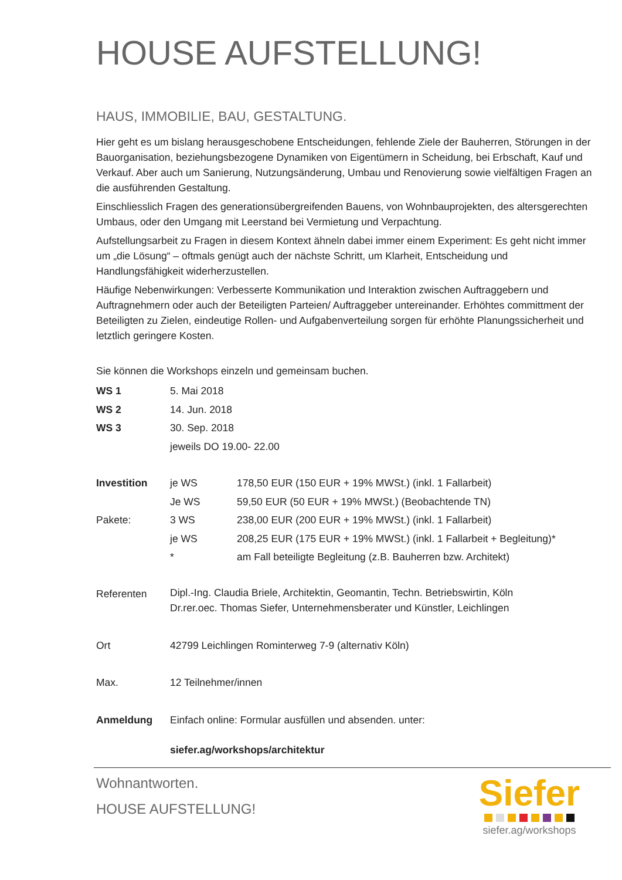HOUSE AUFSTELLUNG!
HAUS, IMMOBILIE, BAU, GESTALTUNG.
Hier geht es um bislang herausgeschobene Entscheidungen, fehlende Ziele der Bauherren, Störungen in der Bauorganisation, beziehungsbezogene Dynamiken von Eigentümern in Scheidung, bei Erbschaft, Kauf und Verkauf. Aber auch um Sanierung, Nutzungsänderung, Umbau und Renovierung sowie vielfältigen Fragen an die ausführenden Gestaltung.
Einschliesslich Fragen des generationsübergreifenden Bauens, von Wohnbauprojekten, des altersgerechten Umbaus, oder den Umgang mit Leerstand bei Vermietung und Verpachtung.
Aufstellungsarbeit zu Fragen in diesem Kontext ähneln dabei immer einem Experiment: Es geht nicht immer um „die Lösung“ – oftmals genügt auch der nächste Schritt, um Klarheit, Entscheidung und Handlungsfähigkeit widerherzustellen.
Häufige Nebenwirkungen: Verbesserte Kommunikation und Interaktion zwischen Auftraggebern und Auftragnehmern oder auch der Beteiligten Parteien/ Auftraggeber untereinander. Erhöhtes committment der Beteiligten zu Zielen, eindeutige Rollen- und Aufgabenverteilung sorgen für erhöhte Planungssicherheit und letztlich geringere Kosten.
Sie können die Workshops einzeln und gemeinsam buchen.
| WS 1 | 5. Mai 2018 | |
| WS 2 | 14. Jun. 2018 | |
| WS 3 | 30. Sep. 2018 | |
| | jeweils DO 19.00- 22.00 | |
| Investition | je WS | 178,50 EUR (150 EUR + 19% MWSt.) (inkl. 1 Fallarbeit) |
| | Je WS | 59,50 EUR (50 EUR + 19% MWSt.) (Beobachtende TN) |
| Pakete: | 3 WS | 238,00 EUR (200 EUR + 19% MWSt.) (inkl. 1 Fallarbeit) |
| | je WS | 208,25 EUR (175 EUR + 19% MWSt.) (inkl. 1 Fallarbeit + Begleitung)* |
| | * | am Fall beteiligte Begleitung (z.B. Bauherren bzw. Architekt) |
| Referenten | Dipl.-Ing. Claudia Briele, Architektin, Geomantin, Techn. Betriebswirtin, Köln Dr.rer.oec. Thomas Siefer, Unternehmensberater und Künstler, Leichlingen | |
| Ort | 42799 Leichlingen Rominterweg 7-9 (alternativ Köln) | |
| Max. | 12 Teilnehmer/innen | |
| Anmeldung | Einfach online: Formular ausfüllen und absenden. unter: | |
| | siefer.ag/workshops/architektur | |
Wohnantworten.
HOUSE AUFSTELLUNG!
Siefer
siefer.ag/workshops